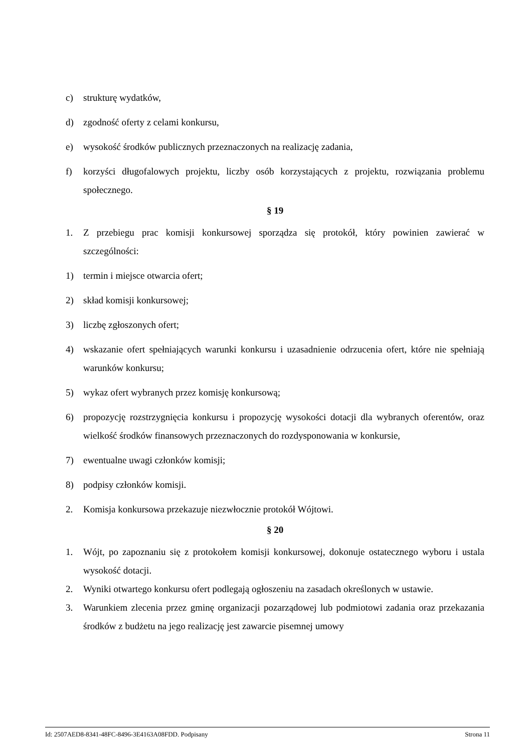c) strukturę wydatków,
d) zgodność oferty z celami konkursu,
e) wysokość środków publicznych przeznaczonych na realizację zadania,
f) korzyści długofalowych projektu, liczby osób korzystających z projektu, rozwiązania problemu społecznego.
§ 19
1. Z przebiegu prac komisji konkursowej sporządza się protokół, który powinien zawierać w szczególności:
1) termin i miejsce otwarcia ofert;
2) skład komisji konkursowej;
3) liczbę zgłoszonych ofert;
4) wskazanie ofert spełniających warunki konkursu i uzasadnienie odrzucenia ofert, które nie spełniają warunków konkursu;
5) wykaz ofert wybranych przez komisję konkursową;
6) propozycję rozstrzygnięcia konkursu i propozycję wysokości dotacji dla wybranych oferentów, oraz wielkość środków finansowych przeznaczonych do rozdysponowania w konkursie,
7) ewentualne uwagi członków komisji;
8) podpisy członków komisji.
2. Komisja konkursowa przekazuje niezwłocznie protokół Wójtowi.
§ 20
1. Wójt, po zapoznaniu się z protokołem komisji konkursowej, dokonuje ostatecznego wyboru i ustala wysokość dotacji.
2. Wyniki otwartego konkursu ofert podlegają ogłoszeniu na zasadach określonych w ustawie.
3. Warunkiem zlecenia przez gminę organizacji pozarządowej lub podmiotowi zadania oraz przekazania środków z budżetu na jego realizację jest zawarcie pisemnej umowy
Id: 2507AED8-8341-48FC-8496-3E4163A08FDD. Podpisany Strona 11